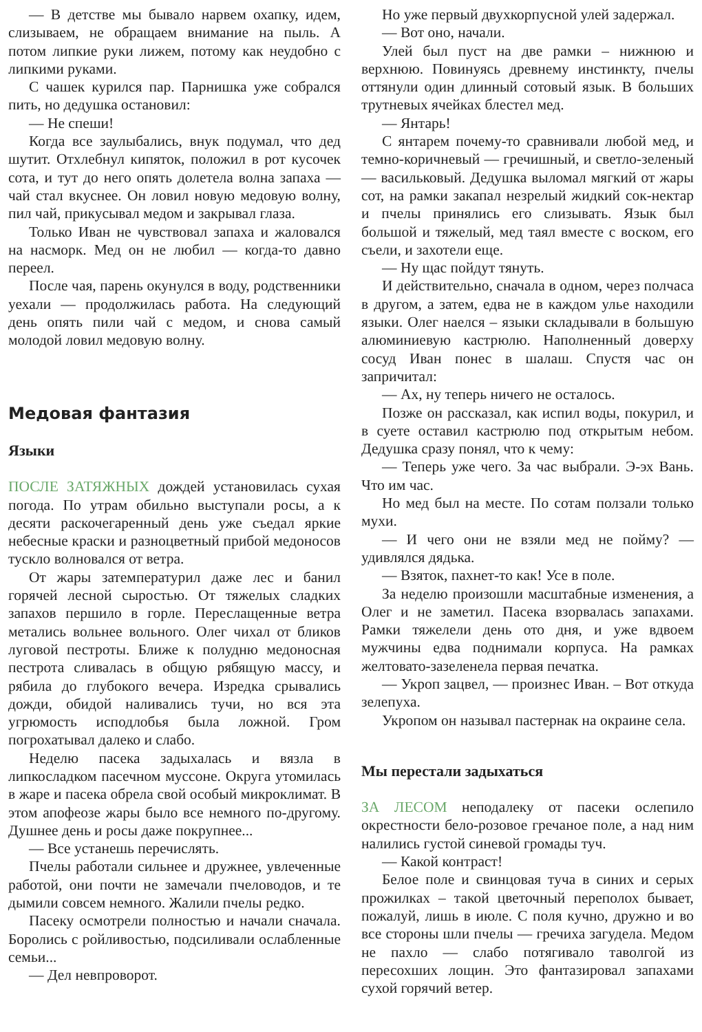— В детстве мы бывало нарвем охапку, идем, слизываем, не обращаем внимание на пыль. А потом липкие руки лижем, потому как неудобно с липкими руками.
С чашек курился пар. Парнишка уже собрался пить, но дедушка остановил:
— Не спеши!
Когда все заулыбались, внук подумал, что дед шутит. Отхлебнул кипяток, положил в рот кусочек сота, и тут до него опять долетела волна запаха — чай стал вкуснее. Он ловил новую медовую волну, пил чай, прикусывал медом и закрывал глаза.
Только Иван не чувствовал запаха и жаловался на насморк. Мед он не любил — когда-то давно переел.
После чая, парень окунулся в воду, родственники уехали — продолжилась работа. На следующий день опять пили чай с медом, и снова самый молодой ловил медовую волну.
Медовая фантазия
Языки
ПОСЛЕ ЗАТЯЖНЫХ дождей установилась сухая погода. По утрам обильно выступали росы, а к десяти раскочегаренный день уже съедал яркие небесные краски и разноцветный прибой медоносов тускло волновался от ветра.
От жары затемпературил даже лес и банил горячей лесной сыростью. От тяжелых сладких запахов першило в горле. Переслащенные ветра метались вольнее вольного. Олег чихал от бликов луговой пестроты. Ближе к полудню медоносная пестрота сливалась в общую рябящую массу, и рябила до глубокого вечера. Изредка срывались дожди, обидой наливались тучи, но вся эта угрюмость исподлобья была ложной. Гром погрохатывал далеко и слабо.
Неделю пасека задыхалась и вязла в липкосладком пасечном муссоне. Округа утомилась в жаре и пасека обрела свой особый микроклимат. В этом апофеозе жары было все немного по-другому. Душнее день и росы даже покрупнее...
— Все устанешь перечислять.
Пчелы работали сильнее и дружнее, увлеченные работой, они почти не замечали пчеловодов, и те дымили совсем немного. Жалили пчелы редко.
Пасеку осмотрели полностью и начали сначала. Боролись с ройливостью, подсиливали ослабленные семьи...
— Дел невпроворот.
Но уже первый двухкорпусной улей задержал.
— Вот оно, начали.
Улей был пуст на две рамки – нижнюю и верхнюю. Повинуясь древнему инстинкту, пчелы оттянули один длинный сотовый язык. В больших трутневых ячейках блестел мед.
— Янтарь!
С янтарем почему-то сравнивали любой мед, и темно-коричневый — гречишный, и светло-зеленый — васильковый. Дедушка выломал мягкий от жары сот, на рамки закапал незрелый жидкий сок-нектар и пчелы принялись его слизывать. Язык был большой и тяжелый, мед таял вместе с воском, его съели, и захотели еще.
— Ну щас пойдут тянуть.
И действительно, сначала в одном, через полчаса в другом, а затем, едва не в каждом улье находили языки. Олег наелся – языки складывали в большую алюминиевую кастрюлю. Наполненный доверху сосуд Иван понес в шалаш. Спустя час он запричитал:
— Ах, ну теперь ничего не осталось.
Позже он рассказал, как испил воды, покурил, и в суете оставил кастрюлю под открытым небом. Дедушка сразу понял, что к чему:
— Теперь уже чего. За час выбрали. Э-эх Вань. Что им час.
Но мед был на месте. По сотам ползали только мухи.
— И чего они не взяли мед не пойму? — удивлялся дядька.
— Взяток, пахнет-то как! Усе в поле.
За неделю произошли масштабные изменения, а Олег и не заметил. Пасека взорвалась запахами. Рамки тяжелели день ото дня, и уже вдвоем мужчины едва поднимали корпуса. На рамках желтовато-зазеленела первая печатка.
— Укроп зацвел, — произнес Иван. – Вот откуда зелепуха.
Укропом он называл пастернак на окраине села.
Мы перестали задыхаться
ЗА ЛЕСОМ неподалеку от пасеки ослепило окрестности бело-розовое гречаное поле, а над ним налились густой синевой громады туч.
— Какой контраст!
Белое поле и свинцовая туча в синих и серых прожилках – такой цветочный переполох бывает, пожалуй, лишь в июле. С поля кучно, дружно и во все стороны шли пчелы — гречиха загудела. Медом не пахло — слабо потягивало таволгой из пересохших лощин. Это фантазировал запахами сухой горячий ветер.